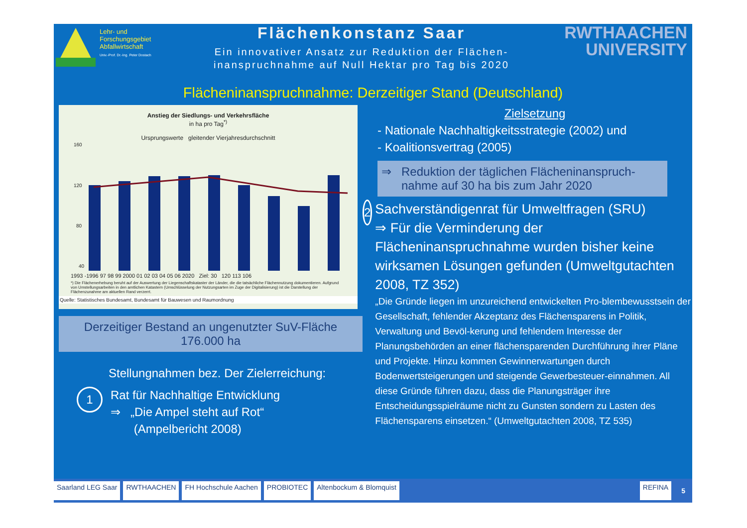Lehr- und
Forschungsgebiet
Abfallwirtschaft
Univ.-Prof. Dr.-Ing. Peter Dostach
Flächenkonstanz Saar
Ein innovativer Ansatz zur Reduktion der Flächen-
inanspruchnahme auf Null Hektar pro Tag bis 2020
RWTHAACHEN
UNIVERSITY
Flächeninanspruchnahme: Derzeitiger Stand (Deutschland)
Anstieg der Siedlungs- und Verkehrsfläche
in ha pro Tag<sup>*)</sup>
Ursprungswerte gleitender Vierjahresdurchschnitt
160
120
80
40
1993 -1996 97 98 99 2000 01 02 03 04 05 06 2020 Ziel: 30 120 113 106
*) Die Flächenerhebung beruht auf der Auswertung der Liegenschaftskataster der Länder, die die tatsächliche Flächennutzung dokumentieren. Aufgrund von Umstellungsarbeiten in den amtlichen Katastern (Umschlüsselung der Nutzungsarten im Zuge der Digitalisierung) ist die Darstellung der Flächenzunahme am aktuellen Rand verzerrt.
Quelle: Statistisches Bundesamt, Bundesamt für Bauwesen und Raumordnung
Derzeitiger Bestand an ungenutzter SuV-Fläche
176.000 ha
Stellungnahmen bez. Der Zielerreichung:
1
Rat für Nachhaltige Entwicklung
⇒ „Die Ampel steht auf Rot“
(Ampelbericht 2008)
Zielsetzung
- Nationale Nachhaltigkeitsstrategie (2002) und
- Koalitionsvertrag (2005)
⇒ Reduktion der täglichen Flächeninanspruch-
nahme auf 30 ha bis zum Jahr 2020
2
Sachverständigenrat für Umweltfragen (SRU)
⇒ Für die Verminderung der Flächeninanspruchnahme wurden bisher keine wirksamen Lösungen gefunden (Umweltgutachten 2008, TZ 352)
„Die Gründe liegen im unzureichend entwickelten Pro-blembewusstsein der Gesellschaft, fehlender Akzeptanz des Flächensparens in Politik, Verwaltung und Bevöl-kerung und fehlendem Interesse der Planungsbehörden an einer flächensparenden Durchführung ihrer Pläne und Projekte. Hinzu kommen Gewinnerwartungen durch Bodenwertsteigerungen und steigende Gewerbesteuer-einnahmen. All diese Gründe führen dazu, dass die Planungsträger ihre Entscheidungsspielräume nicht zu Gunsten sondern zu Lasten des Flächensparens einsetzen.“ (Umweltgutachten 2008, TZ 535)
Saarland LEG Saar RWTHAACHEN FH Hochschule Aachen PROBIOTEC Altenbockum & Blomquist REFINA 5